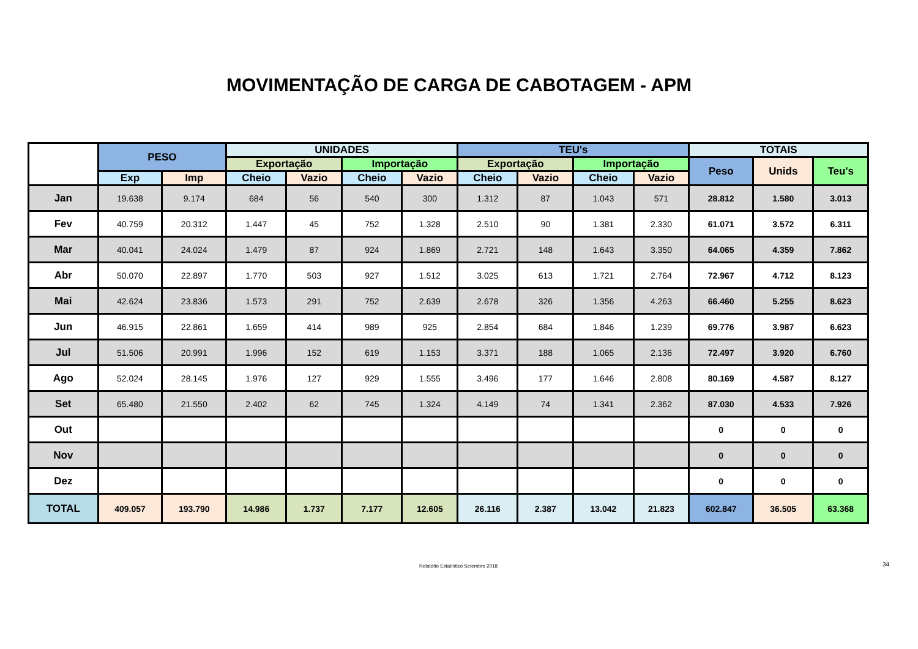MOVIMENTAÇÃO DE CARGA DE CABOTAGEM - APM
| | PESO | | UNIDADES | | | | TEU's | | | | TOTAIS | | |
| --- | --- | --- | --- | --- | --- | --- | --- | --- | --- | --- | --- | --- | --- |
| | | | Exportação | | Importação | | Exportação | | Importação | | Peso | Unids | Teu's |
| | Exp | Imp | Cheio | Vazio | Cheio | Vazio | Cheio | Vazio | Cheio | Vazio | | | |
| Jan | 19.638 | 9.174 | 684 | 56 | 540 | 300 | 1.312 | 87 | 1.043 | 571 | 28.812 | 1.580 | 3.013 |
| Fev | 40.759 | 20.312 | 1.447 | 45 | 752 | 1.328 | 2.510 | 90 | 1.381 | 2.330 | 61.071 | 3.572 | 6.311 |
| Mar | 40.041 | 24.024 | 1.479 | 87 | 924 | 1.869 | 2.721 | 148 | 1.643 | 3.350 | 64.065 | 4.359 | 7.862 |
| Abr | 50.070 | 22.897 | 1.770 | 503 | 927 | 1.512 | 3.025 | 613 | 1.721 | 2.764 | 72.967 | 4.712 | 8.123 |
| Mai | 42.624 | 23.836 | 1.573 | 291 | 752 | 2.639 | 2.678 | 326 | 1.356 | 4.263 | 66.460 | 5.255 | 8.623 |
| Jun | 46.915 | 22.861 | 1.659 | 414 | 989 | 925 | 2.854 | 684 | 1.846 | 1.239 | 69.776 | 3.987 | 6.623 |
| Jul | 51.506 | 20.991 | 1.996 | 152 | 619 | 1.153 | 3.371 | 188 | 1.065 | 2.136 | 72.497 | 3.920 | 6.760 |
| Ago | 52.024 | 28.145 | 1.976 | 127 | 929 | 1.555 | 3.496 | 177 | 1.646 | 2.808 | 80.169 | 4.587 | 8.127 |
| Set | 65.480 | 21.550 | 2.402 | 62 | 745 | 1.324 | 4.149 | 74 | 1.341 | 2.362 | 87.030 | 4.533 | 7.926 |
| Out | | | | | | | | | | | 0 | 0 | 0 |
| Nov | | | | | | | | | | | 0 | 0 | 0 |
| Dez | | | | | | | | | | | 0 | 0 | 0 |
| TOTAL | 409.057 | 193.790 | 14.986 | 1.737 | 7.177 | 12.605 | 26.116 | 2.387 | 13.042 | 21.823 | 602.847 | 36.505 | 63.368 |
Relatório Estatístico Setembro 2018 34